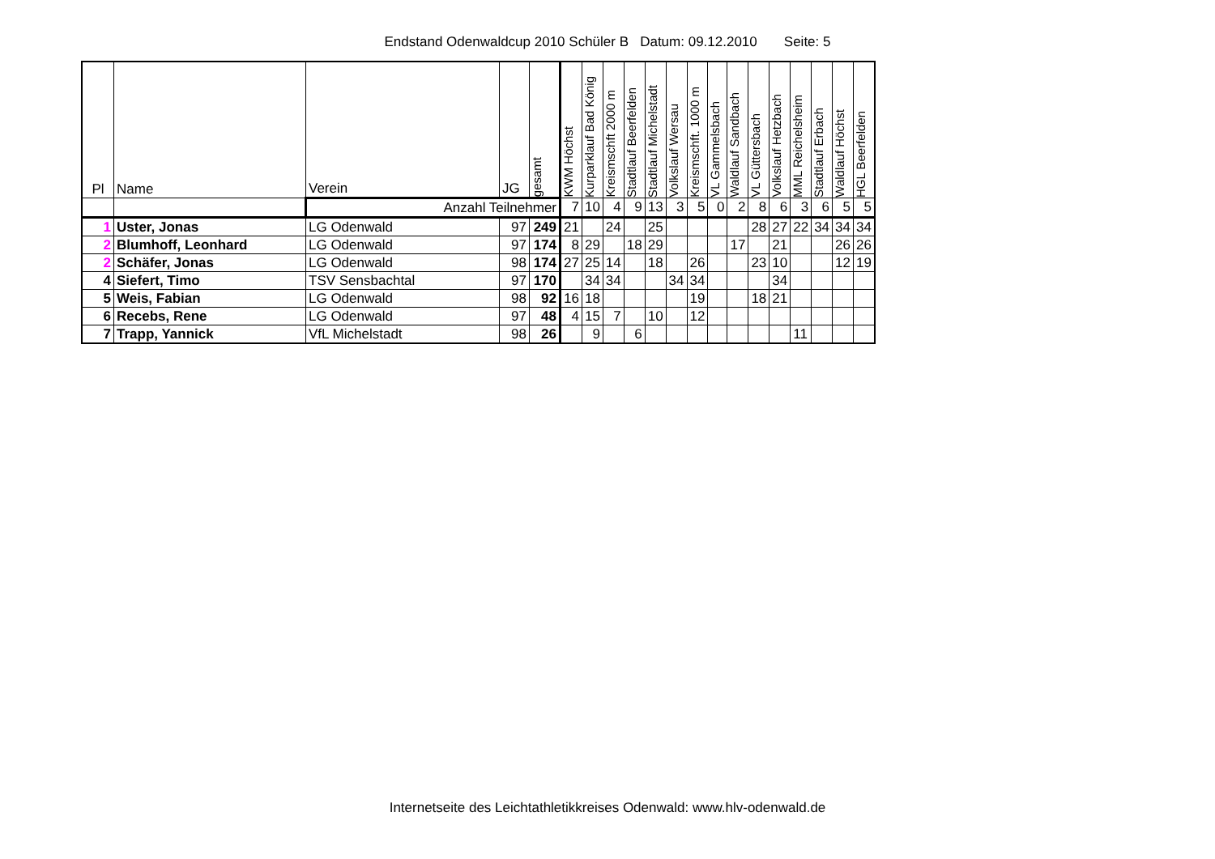Endstand Odenwaldcup 2010 Schüler B Datum: 09.12.2010 Seite: 5
| Pl | Name | Verein | JG | gesamt | KWM Höchst | Kurparklauf Bad König | Kreismschft 2000 m | Stadtlauf Beerfelden | Stadtlauf Michelstadt | Volkslauf Wersau | Kreismschft. 1000 m | VL Gammelsbach | Waldlauf Sandbach | VL Güttersbach | Volkslauf Hetzbach | MML Reichelsheim | Stadtlauf Erbach | Waldlauf Höchst | HGL Beerfelden |
| --- | --- | --- | --- | --- | --- | --- | --- | --- | --- | --- | --- | --- | --- | --- | --- | --- | --- | --- | --- |
| | | Anzahl Teilnehmer | | | 7 | 10 | 4 | 9 | 13 | 3 | 5 | 0 | 2 | 8 | 6 | 3 | 6 | 5 | 5 |
| 1 | Uster, Jonas | LG Odenwald | 97 | 249 | 21 | | 24 | | 25 | | | | | 28 | 27 | 22 | 34 | 34 | 34 |
| 2 | Blumhoff, Leonhard | LG Odenwald | 97 | 174 | 8 | 29 | | 18 | 29 | | | | 17 | | 21 | | | 26 | 26 |
| 2 | Schäfer, Jonas | LG Odenwald | 98 | 174 | 27 | 25 | 14 | | 18 | | 26 | | | 23 | 10 | | | 12 | 19 |
| 4 | Siefert, Timo | TSV Sensbachtal | 97 | 170 | | 34 | 34 | | | 34 | 34 | | | | 34 | | | | |
| 5 | Weis, Fabian | LG Odenwald | 98 | 92 | 16 | 18 | | | | | 19 | | | 18 | 21 | | | | |
| 6 | Recebs, Rene | LG Odenwald | 97 | 48 | 4 | 15 | 7 | | 10 | | 12 | | | | | | | | |
| 7 | Trapp, Yannick | VfL Michelstadt | 98 | 26 | | 9 | | 6 | | | | | | | | 11 | | | |
Internetseite des Leichtathletikkreises Odenwald: www.hlv-odenwald.de